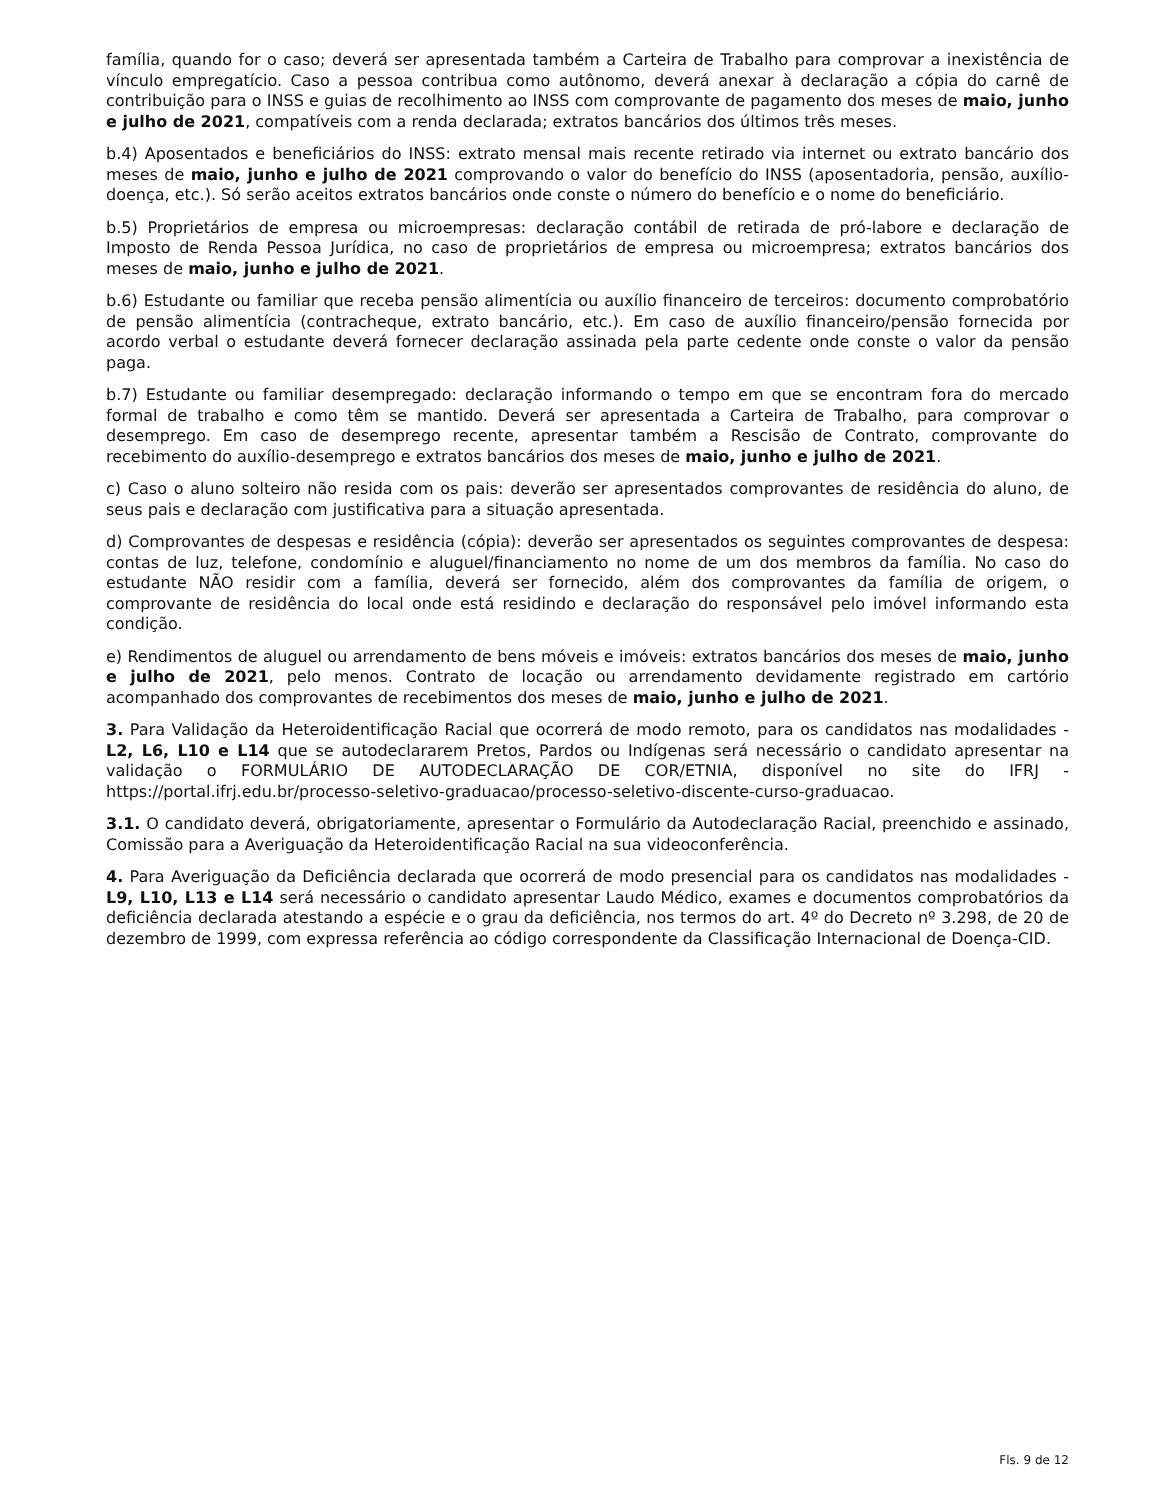família, quando for o caso; deverá ser apresentada também a Carteira de Trabalho para comprovar a inexistência de vínculo empregatício. Caso a pessoa contribua como autônomo, deverá anexar à declaração a cópia do carnê de contribuição para o INSS e guias de recolhimento ao INSS com comprovante de pagamento dos meses de maio, junho e julho de 2021, compatíveis com a renda declarada; extratos bancários dos últimos três meses.
b.4) Aposentados e beneficiários do INSS: extrato mensal mais recente retirado via internet ou extrato bancário dos meses de maio, junho e julho de 2021 comprovando o valor do benefício do INSS (aposentadoria, pensão, auxílio-doença, etc.). Só serão aceitos extratos bancários onde conste o número do benefício e o nome do beneficiário.
b.5) Proprietários de empresa ou microempresas: declaração contábil de retirada de pró-labore e declaração de Imposto de Renda Pessoa Jurídica, no caso de proprietários de empresa ou microempresa; extratos bancários dos meses de maio, junho e julho de 2021.
b.6) Estudante ou familiar que receba pensão alimentícia ou auxílio financeiro de terceiros: documento comprobatório de pensão alimentícia (contracheque, extrato bancário, etc.). Em caso de auxílio financeiro/pensão fornecida por acordo verbal o estudante deverá fornecer declaração assinada pela parte cedente onde conste o valor da pensão paga.
b.7) Estudante ou familiar desempregado: declaração informando o tempo em que se encontram fora do mercado formal de trabalho e como têm se mantido. Deverá ser apresentada a Carteira de Trabalho, para comprovar o desemprego. Em caso de desemprego recente, apresentar também a Rescisão de Contrato, comprovante do recebimento do auxílio-desemprego e extratos bancários dos meses de maio, junho e julho de 2021.
c) Caso o aluno solteiro não resida com os pais: deverão ser apresentados comprovantes de residência do aluno, de seus pais e declaração com justificativa para a situação apresentada.
d) Comprovantes de despesas e residência (cópia): deverão ser apresentados os seguintes comprovantes de despesa: contas de luz, telefone, condomínio e aluguel/financiamento no nome de um dos membros da família. No caso do estudante NÃO residir com a família, deverá ser fornecido, além dos comprovantes da família de origem, o comprovante de residência do local onde está residindo e declaração do responsável pelo imóvel informando esta condição.
e) Rendimentos de aluguel ou arrendamento de bens móveis e imóveis: extratos bancários dos meses de maio, junho e julho de 2021, pelo menos. Contrato de locação ou arrendamento devidamente registrado em cartório acompanhado dos comprovantes de recebimentos dos meses de maio, junho e julho de 2021.
3. Para Validação da Heteroidentificação Racial que ocorrerá de modo remoto, para os candidatos nas modalidades - L2, L6, L10 e L14 que se autodeclararem Pretos, Pardos ou Indígenas será necessário o candidato apresentar na validação o FORMULÁRIO DE AUTODECLARAÇÃO DE COR/ETNIA, disponível no site do IFRJ - https://portal.ifrj.edu.br/processo-seletivo-graduacao/processo-seletivo-discente-curso-graduacao.
3.1. O candidato deverá, obrigatoriamente, apresentar o Formulário da Autodeclaração Racial, preenchido e assinado, Comissão para a Averiguação da Heteroidentificação Racial na sua videoconferência.
4. Para Averiguação da Deficiência declarada que ocorrerá de modo presencial para os candidatos nas modalidades - L9, L10, L13 e L14 será necessário o candidato apresentar Laudo Médico, exames e documentos comprobatórios da deficiência declarada atestando a espécie e o grau da deficiência, nos termos do art. 4º do Decreto nº 3.298, de 20 de dezembro de 1999, com expressa referência ao código correspondente da Classificação Internacional de Doença-CID.
Fls. 9 de 12